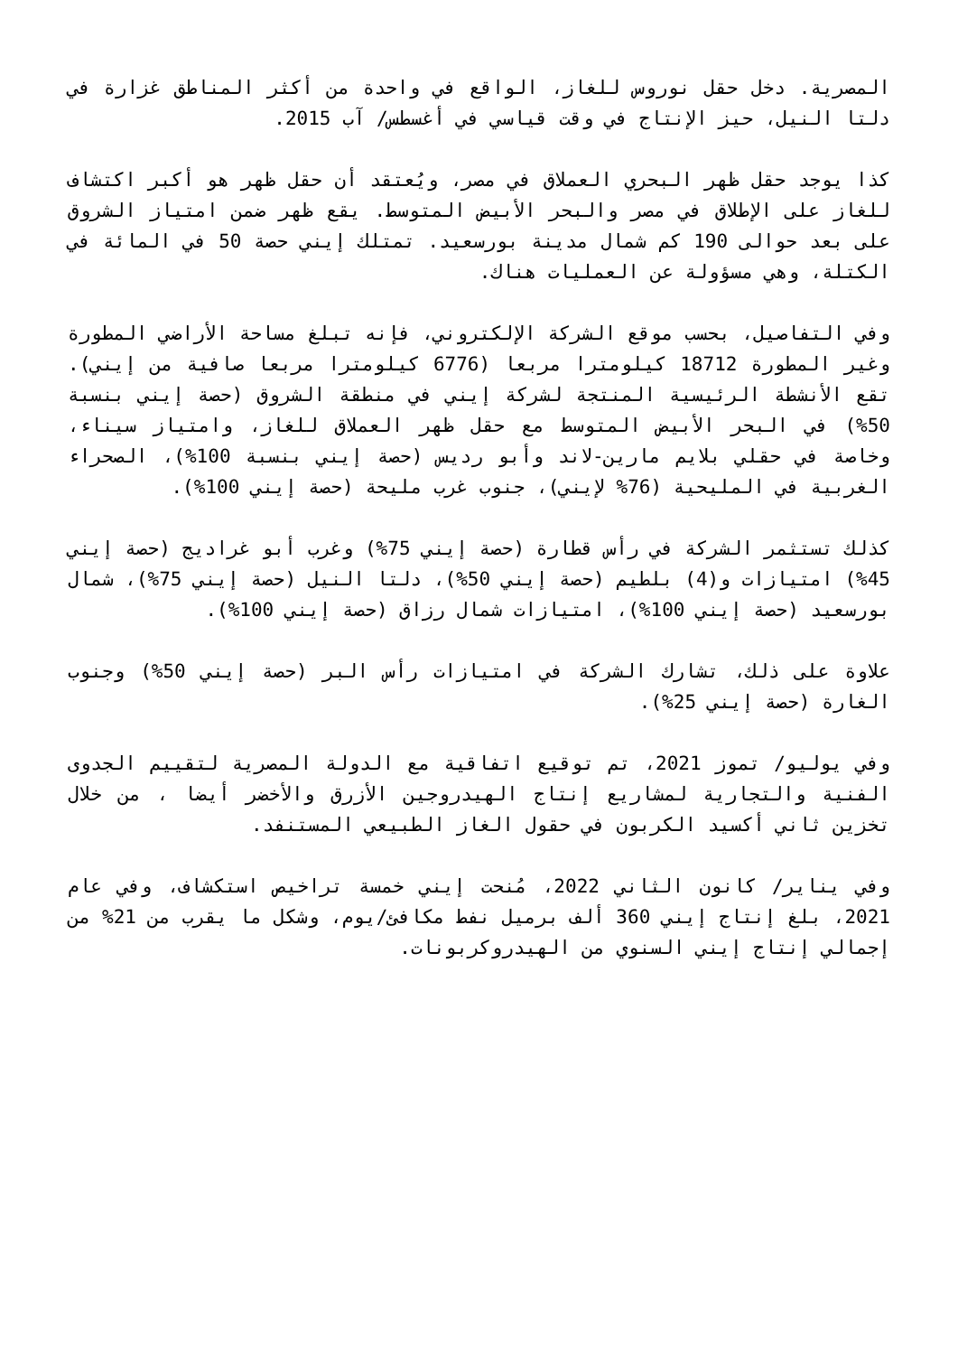المصرية. دخل حقل نوروس للغاز، الواقع في واحدة من أكثر المناطق غزارة في دلتا النيل، حيز الإنتاج في وقت قياسي في أغسطس/ آب 2015.
كذا يوجد حقل ظهر البحري العملاق في مصر، ويُعتقد أن حقل ظهر هو أكبر اكتشاف للغاز على الإطلاق في مصر والبحر الأبيض المتوسط. يقع ظهر ضمن امتياز الشروق على بعد حوالى 190 كم شمال مدينة بورسعيد. تمتلك إيني حصة 50 في المائة في الكتلة، وهي مسؤولة عن العمليات هناك.
وفي التفاصيل، بحسب موقع الشركة الإلكتروني، فإنه تبلغ مساحة الأراضي المطورة وغير المطورة 18712 كيلومترا مربعا (6776 كيلومترا مربعا صافية من إيني). تقع الأنشطة الرئيسية المنتجة لشركة إيني في منطقة الشروق (حصة إيني بنسبة 50%) في البحر الأبيض المتوسط مع حقل ظهر العملاق للغاز، وامتياز سيناء، وخاصة في حقلي بلايم مارين-لاند وأبو رديس (حصة إيني بنسبة 100%)، الصحراء الغربية في المليحية (76% لإيني)، جنوب غرب مليحة (حصة إيني 100%).
كذلك تستثمر الشركة في رأس قطارة (حصة إيني 75%) وغرب أبو غراديج (حصة إيني 45%) امتيازات و(4) بلطيم (حصة إيني 50%)، دلتا النيل (حصة إيني 75%)، شمال بورسعيد (حصة إيني 100%)، امتيازات شمال رزاق (حصة إيني 100%).
علاوة على ذلك، تشارك الشركة في امتيازات رأس البر (حصة إيني 50%) وجنوب الغارة (حصة إيني 25%).
وفي يوليو/ تموز 2021، تم توقيع اتفاقية مع الدولة المصرية لتقييم الجدوى الفنية والتجارية لمشاريع إنتاج الهيدروجين الأزرق والأخضر أيضا ، من خلال تخزين ثاني أكسيد الكربون في حقول الغاز الطبيعي المستنفد.
وفي يناير/ كانون الثاني 2022، مُنحت إيني خمسة تراخيص استكشاف، وفي عام 2021، بلغ إنتاج إيني 360 ألف برميل نفط مكافئ/يوم، وشكل ما يقرب من 21% من إجمالي إنتاج إيني السنوي من الهيدروكربونات.